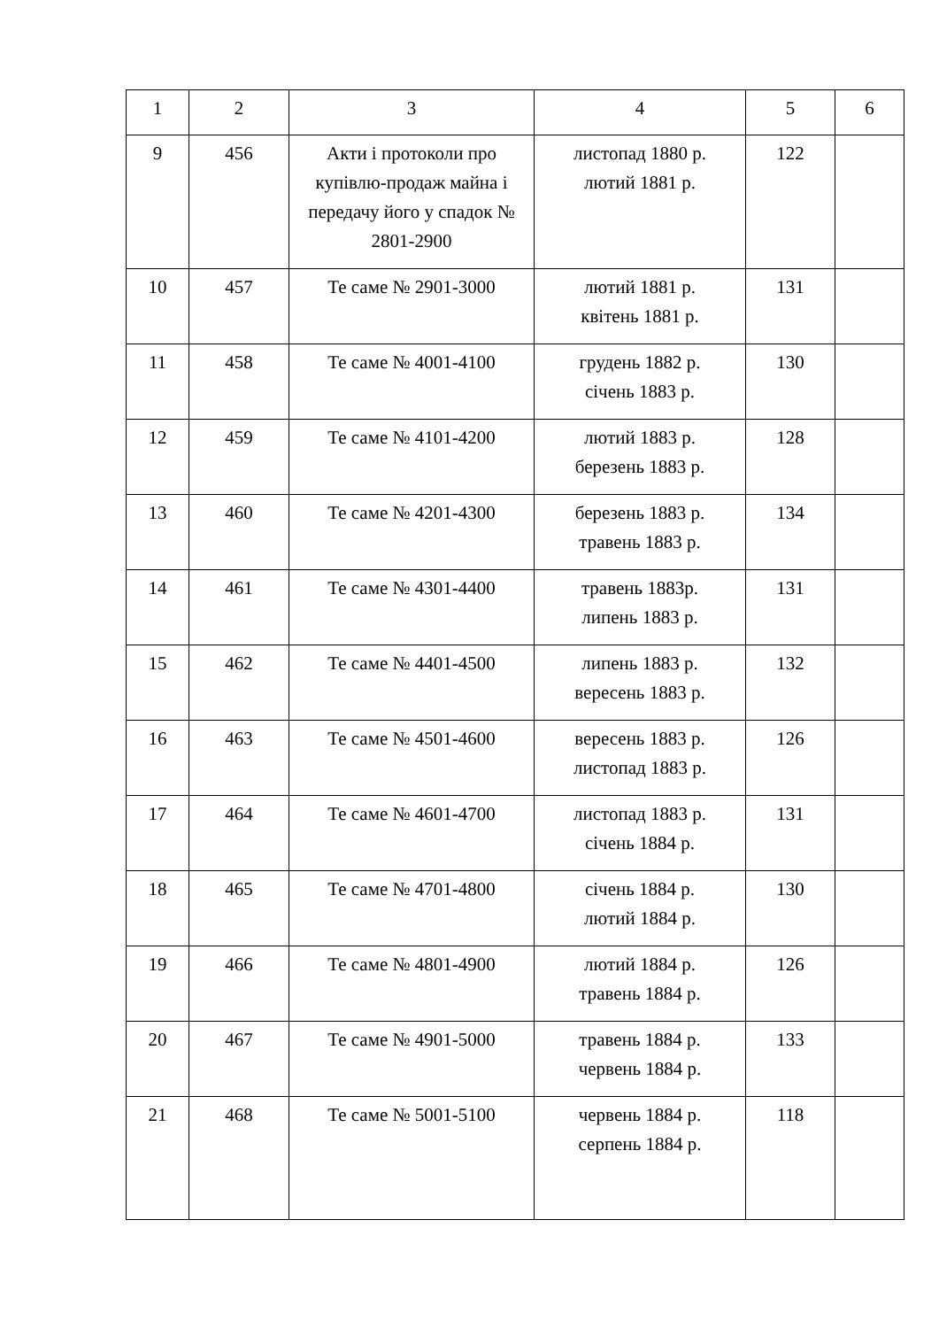| 1 | 2 | 3 | 4 | 5 | 6 |
| --- | --- | --- | --- | --- | --- |
| 9 | 456 | Акти і протоколи про купівлю-продаж майна і передачу його у спадок № 2801-2900 | листопад 1880 р. лютий 1881 р. | 122 | |
| 10 | 457 | Те саме № 2901-3000 | лютий 1881 р. квітень 1881 р. | 131 | |
| 11 | 458 | Те саме № 4001-4100 | грудень 1882 р. січень 1883 р. | 130 | |
| 12 | 459 | Те саме № 4101-4200 | лютий 1883 р. березень 1883 р. | 128 | |
| 13 | 460 | Те саме № 4201-4300 | березень 1883 р. травень 1883 р. | 134 | |
| 14 | 461 | Те саме № 4301-4400 | травень 1883р. липень 1883 р. | 131 | |
| 15 | 462 | Те саме № 4401-4500 | липень 1883 р. вересень 1883 р. | 132 | |
| 16 | 463 | Те саме № 4501-4600 | вересень 1883 р. листопад 1883 р. | 126 | |
| 17 | 464 | Те саме № 4601-4700 | листопад 1883 р. січень 1884 р. | 131 | |
| 18 | 465 | Те саме № 4701-4800 | січень 1884 р. лютий 1884 р. | 130 | |
| 19 | 466 | Те саме № 4801-4900 | лютий 1884 р. травень 1884 р. | 126 | |
| 20 | 467 | Те саме № 4901-5000 | травень 1884 р. червень 1884 р. | 133 | |
| 21 | 468 | Те саме № 5001-5100 | червень 1884 р. серпень 1884 р. | 118 | |